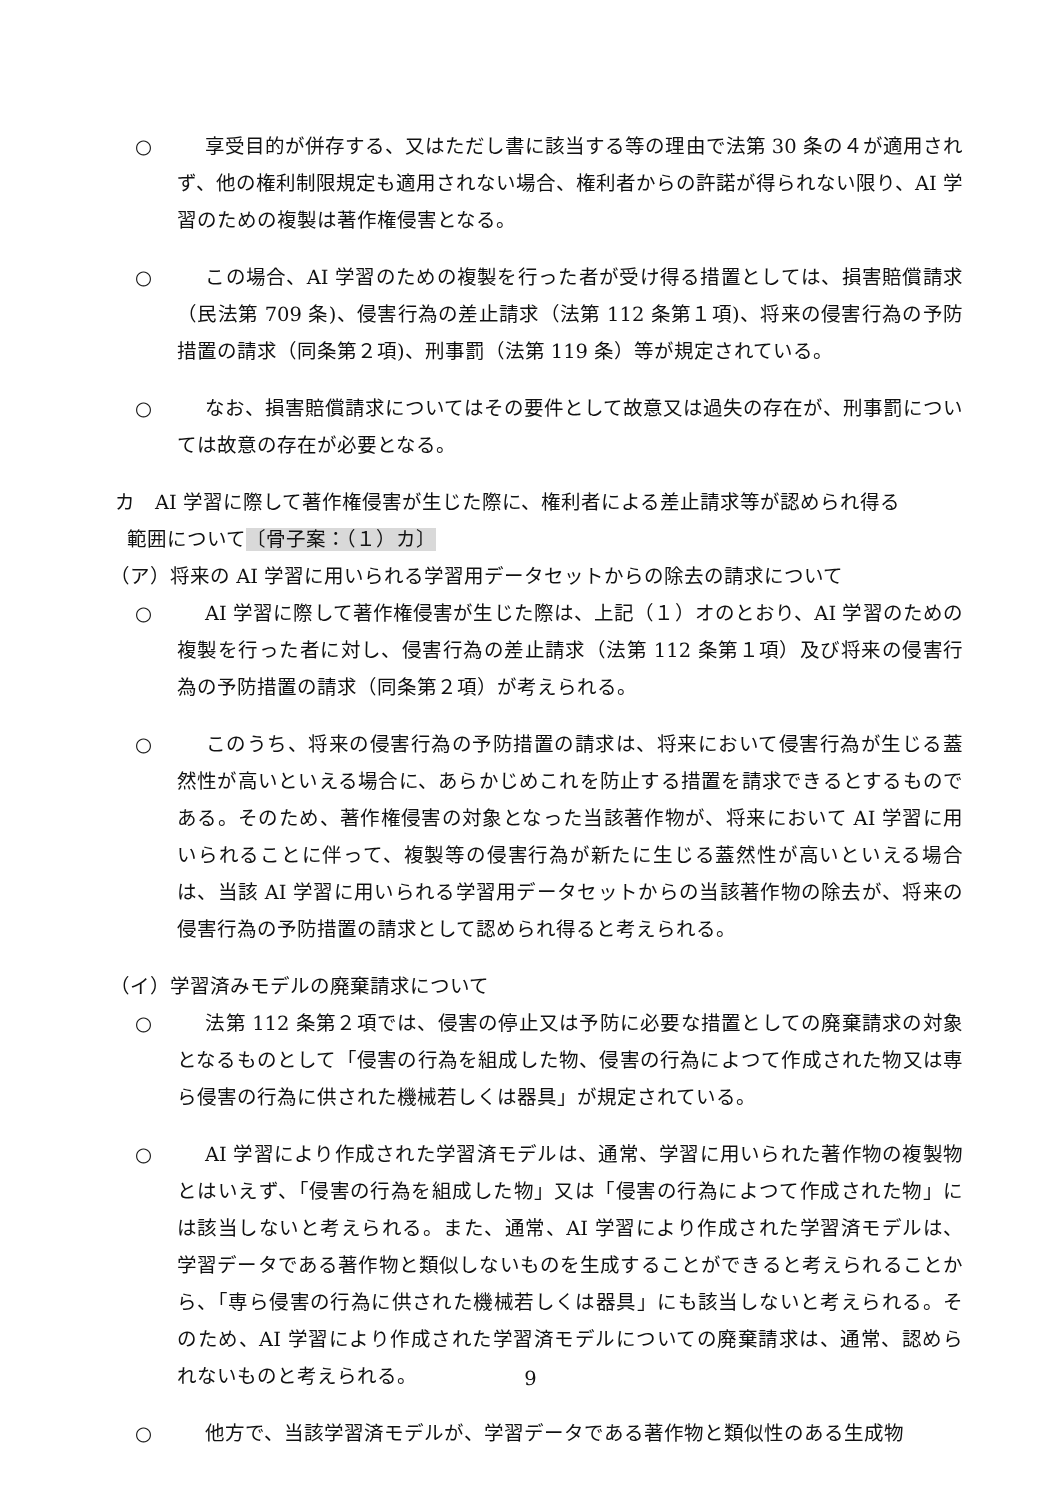○ 享受目的が併存する、又はただし書に該当する等の理由で法第 30 条の４が適用されず、他の権利制限規定も適用されない場合、権利者からの許諾が得られない限り、AI 学習のための複製は著作権侵害となる。
○ この場合、AI 学習のための複製を行った者が受け得る措置としては、損害賠償請求（民法第 709 条)、侵害行為の差止請求（法第 112 条第１項)、将来の侵害行為の予防措置の請求（同条第２項)、刑事罰（法第 119 条）等が規定されている。
○ なお、損害賠償請求についてはその要件として故意又は過失の存在が、刑事罰については故意の存在が必要となる。
カ　AI 学習に際して著作権侵害が生じた際に、権利者による差止請求等が認められ得る
範囲について〔骨子案：（１）カ〕
（ア）将来の AI 学習に用いられる学習用データセットからの除去の請求について
○ AI 学習に際して著作権侵害が生じた際は、上記（１）オのとおり、AI 学習のための複製を行った者に対し、侵害行為の差止請求（法第 112 条第１項）及び将来の侵害行為の予防措置の請求（同条第２項）が考えられる。
○ このうち、将来の侵害行為の予防措置の請求は、将来において侵害行為が生じる蓋然性が高いといえる場合に、あらかじめこれを防止する措置を請求できるとするものである。そのため、著作権侵害の対象となった当該著作物が、将来において AI 学習に用いられることに伴って、複製等の侵害行為が新たに生じる蓋然性が高いといえる場合は、当該 AI 学習に用いられる学習用データセットからの当該著作物の除去が、将来の侵害行為の予防措置の請求として認められ得ると考えられる。
（イ）学習済みモデルの廃棄請求について
○ 法第 112 条第２項では、侵害の停止又は予防に必要な措置としての廃棄請求の対象となるものとして「侵害の行為を組成した物、侵害の行為によつて作成された物又は専ら侵害の行為に供された機械若しくは器具」が規定されている。
○ AI 学習により作成された学習済モデルは、通常、学習に用いられた著作物の複製物とはいえず、「侵害の行為を組成した物」又は「侵害の行為によつて作成された物」には該当しないと考えられる。また、通常、AI 学習により作成された学習済モデルは、学習データである著作物と類似しないものを生成することができると考えられることから、「専ら侵害の行為に供された機械若しくは器具」にも該当しないと考えられる。そのため、AI 学習により作成された学習済モデルについての廃棄請求は、通常、認められないものと考えられる。
○ 他方で、当該学習済モデルが、学習データである著作物と類似性のある生成物
9